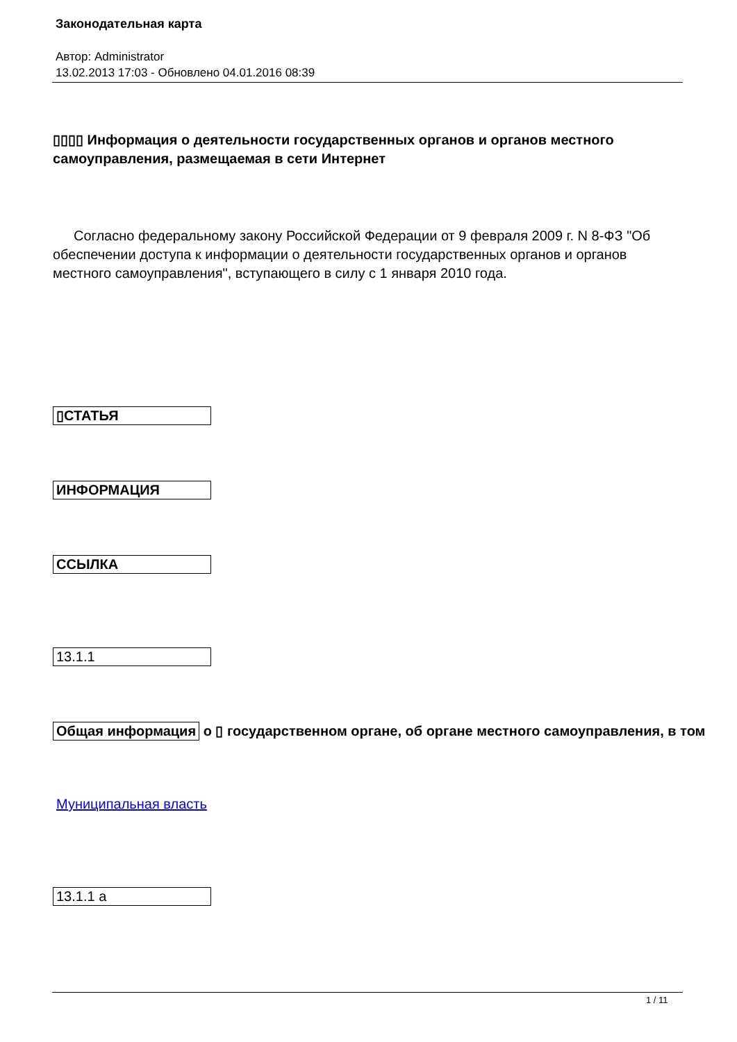Законодательная карта
Автор: Administrator
13.02.2013 17:03 - Обновлено 04.01.2016 08:39
▯▯▯▯ Информация о деятельности государственных органов и органов местного самоуправления, размещаемая в сети Интернет
Согласно федеральному закону Российской Федерации от 9 февраля 2009 г. N 8-ФЗ "Об обеспечении доступа к информации о деятельности государственных органов и органов местного самоуправления", вступающего в силу с 1 января 2010 года.
▯СТАТЬЯ
ИНФОРМАЦИЯ
ССЫЛКА
13.1.1
Общая информация о ▯ государственном органе, об органе местного самоуправления, в том
Муниципальная власть
13.1.1 а
1 / 11